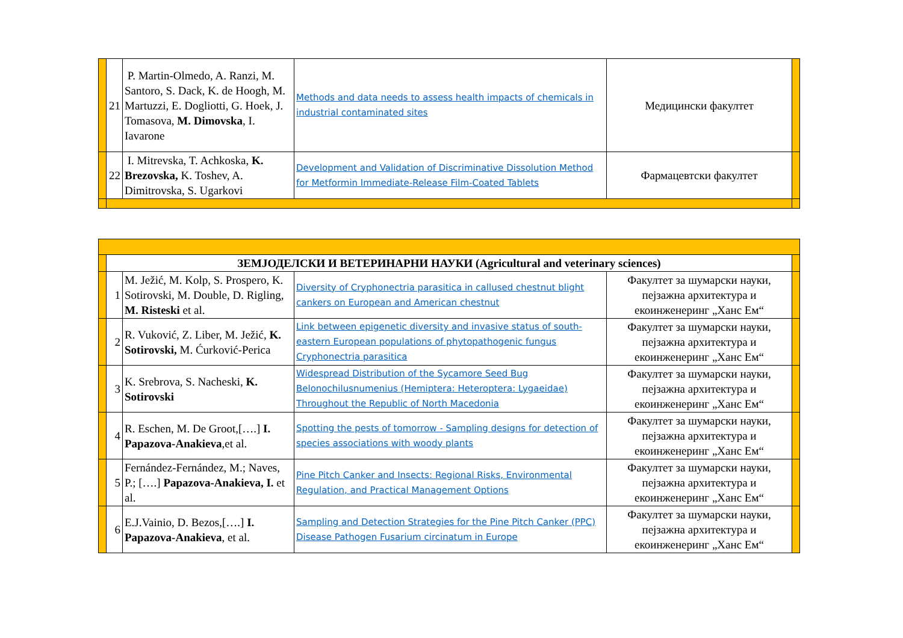| | 21 | P. Martin-Olmedo, A. Ranzi, M. Santoro, S. Dack, K. de Hoogh, M. Martuzzi, E. Dogliotti, G. Hoek, J. Tomasova, M. Dimovska , I. Iavarone | Methods and data needs to assess health impacts of chemicals in industrial contaminated sites | Медицински факултет | |
| | 22 | I. Mitrevska, T. Achkoska, K. Brezovska, K. Toshev, A. Dimitrovska, S. Ugarkovi | Development and Validation of Discriminative Dissolution Method for Metformin Immediate-Release Film-Coated Tablets | Фармацевтски факултет | |
| | ЗЕМЈОДЕЛСКИ И ВЕТЕРИНАРНИ НАУКИ (Agricultural and veterinary sciences) | | | | |
| | 1 | M. Ježić, M. Kolp, S. Prospero, K. Sotirovski, M. Double, D. Rigling, M. Risteski et al. | Diversity of Cryphonectria parasitica in callused chestnut blight cankers on European and American chestnut | Факултет за шумарски науки, пејзажна архитектура и екоинженеринг „Ханс Ем“ | |
| | 2 | R. Vuković, Z. Liber, M. Ježić, K. Sotirovski, M. Ćurković-Perica | Link between epigenetic diversity and invasive status of south-eastern European populations of phytopathogenic fungus Cryphonectria parasitica | Факултет за шумарски науки, пејзажна архитектура и екоинженеринг „Ханс Ем“ | |
| | 3 | K. Srebrova, S. Nacheski, K. Sotirovski | Widespread Distribution of the Sycamore Seed Bug Belonochilusnumenius (Hemiptera: Heteroptera: Lygaeidae) Throughout the Republic of North Macedonia | Факултет за шумарски науки, пејзажна архитектура и екоинженеринг „Ханс Ем“ | |
| | 4 | R. Eschen, M. De Groot,[….] I. Papazova-Anakieva ,et al. | Spotting the pests of tomorrow - Sampling designs for detection of species associations with woody plants | Факултет за шумарски науки, пејзажна архитектура и екоинженеринг „Ханс Ем“ | |
| | 5 | Fernández-Fernández, M.; Naves, P.; [….] Papazova-Anakieva, I. et al. | Pine Pitch Canker and Insects: Regional Risks, Environmental Regulation, and Practical Management Options | Факултет за шумарски науки, пејзажна архитектура и екоинженеринг „Ханс Ем“ | |
| | 6 | E.J.Vainio, D. Bezos,[….] I. Papazova-Anakieva , et al. | Sampling and Detection Strategies for the Pine Pitch Canker (PPC) Disease Pathogen Fusarium circinatum in Europe | Факултет за шумарски науки, пејзажна архитектура и екоинженеринг „Ханс Ем“ | |